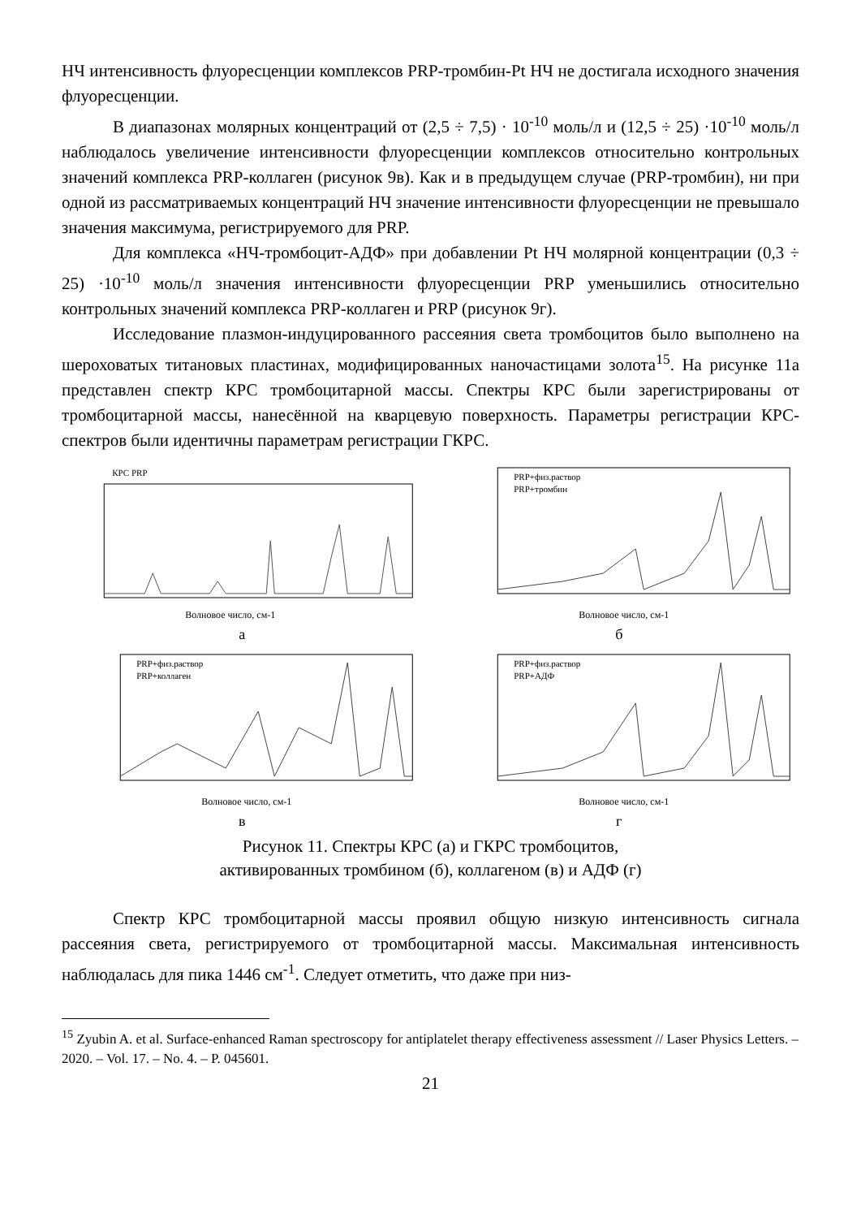НЧ интенсивность флуоресценции комплексов PRP-тромбин-Pt НЧ не достигала исходного значения флуоресценции.
В диапазонах молярных концентраций от (2,5 ÷ 7,5) · 10<sup>-10</sup> моль/л и (12,5 ÷ 25) ·10<sup>-10</sup> моль/л наблюдалось увеличение интенсивности флуоресценции комплексов относительно контрольных значений комплекса PRP-коллаген (рисунок 9в). Как и в предыдущем случае (PRP-тромбин), ни при одной из рассматриваемых концентраций НЧ значение интенсивности флуоресценции не превышало значения максимума, регистрируемого для PRP.
Для комплекса «НЧ-тромбоцит-АДФ» при добавлении Pt НЧ молярной концентрации (0,3 ÷ 25) ·10<sup>-10</sup> моль/л значения интенсивности флуоресценции PRP уменьшились относительно контрольных значений комплекса PRP-коллаген и PRP (рисунок 9г).
Исследование плазмон-индуцированного рассеяния света тромбоцитов было выполнено на шероховатых титановых пластинах, модифицированных наночастицами золота<sup>15</sup>. На рисунке 11а представлен спектр КРС тромбоцитарной массы. Спектры КРС были зарегистрированы от тромбоцитарной массы, нанесённой на кварцевую поверхность. Параметры регистрации КРС-спектров были идентичны параметрам регистрации ГКРС.
КРС PRP
Волновое число, см-1
а
PRP+физ.раствор
PRP+тромбин
Волновое число, см-1
б
PRP+физ.раствор
PRP+коллаген
Волновое число, см-1
в
PRP+физ.раствор
PRP+АДФ
Волновое число, см-1
г
Рисунок 11. Спектры КРС (а) и ГКРС тромбоцитов,
активированных тромбином (б), коллагеном (в) и АДФ (г)
Спектр КРС тромбоцитарной массы проявил общую низкую интенсивность сигнала рассеяния света, регистрируемого от тромбоцитарной массы. Максимальная интенсивность наблюдалась для пика 1446 см<sup>-1</sup>. Следует отметить, что даже при низ-
<sup>15</sup> Zyubin A. et al. Surface-enhanced Raman spectroscopy for antiplatelet therapy effectiveness assessment // Laser Physics Letters. – 2020. – Vol. 17. – No. 4. – P. 045601.
21